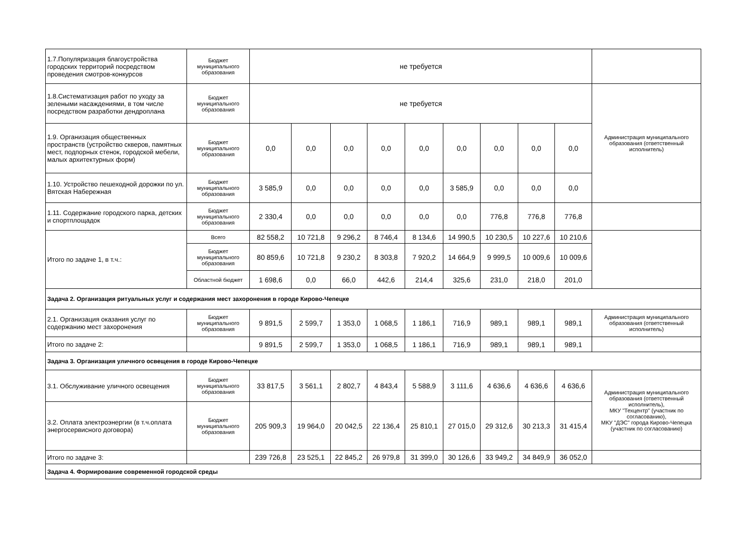| 1.7.Популяризация благоустройства городских территорий посредством проведения смотров-конкурсов | Бюджет муниципального образования | не требуется | | | | | | | | | |
| 1.8.Систематизация работ по уходу за зелеными насаждениями, в том числе посредством разработки дендроплана | Бюджет муниципального образования | не требуется | | | | | | | | | Администрация муниципального образования (ответственный исполнитель) |
| 1.9. Организация общественных пространств (устройство скверов, памятных мест, подпорных стенок, городской мебели, малых архитектурных форм) | Бюджет муниципального образования | 0,0 | 0,0 | 0,0 | 0,0 | 0,0 | 0,0 | 0,0 | 0,0 | 0,0 | |
| 1.10. Устройство пешеходной дорожки по ул. Вятская Набережная | Бюджет муниципального образования | 3 585,9 | 0,0 | 0,0 | 0,0 | 0,0 | 3 585,9 | 0,0 | 0,0 | 0,0 | |
| 1.11. Содержание городского парка, детских и спортплощадок | Бюджет муниципального образования | 2 330,4 | 0,0 | 0,0 | 0,0 | 0,0 | 0,0 | 776,8 | 776,8 | 776,8 | |
| Итого по задаче 1, в т.ч.: | Всего | 82 558,2 | 10 721,8 | 9 296,2 | 8 746,4 | 8 134,6 | 14 990,5 | 10 230,5 | 10 227,6 | 10 210,6 | |
| | Бюджет муниципального образования | 80 859,6 | 10 721,8 | 9 230,2 | 8 303,8 | 7 920,2 | 14 664,9 | 9 999,5 | 10 009,6 | 10 009,6 | |
| | Областной бюджет | 1 698,6 | 0,0 | 66,0 | 442,6 | 214,4 | 325,6 | 231,0 | 218,0 | 201,0 | |
| Задача 2. Организация ритуальных услуг и содержания мест захоронения в городе Кирово-Чепецке | | | | | | | | | | | |
| 2.1. Организация оказания услуг по содержанию мест захоронения | Бюджет муниципального образования | 9 891,5 | 2 599,7 | 1 353,0 | 1 068,5 | 1 186,1 | 716,9 | 989,1 | 989,1 | 989,1 | Администрация муниципального образования (ответственный исполнитель) |
| Итого по задаче 2: | | 9 891,5 | 2 599,7 | 1 353,0 | 1 068,5 | 1 186,1 | 716,9 | 989,1 | 989,1 | 989,1 | |
| Задача 3. Организация уличного освещения в городе Кирово-Чепецке | | | | | | | | | | | |
| 3.1. Обслуживание уличного освещения | Бюджет муниципального образования | 33 817,5 | 3 561,1 | 2 802,7 | 4 843,4 | 5 588,9 | 3 111,6 | 4 636,6 | 4 636,6 | 4 636,6 | Администрация муниципального образования (ответственный исполнитель), МКУ "Техцентр" (участник по согласованию), МКУ "ДЭС" города Кирово-Чепецка (участник по согласованию) |
| 3.2. Оплата электроэнергии (в т.ч.оплата энергосервисного договора) | Бюджет муниципального образования | 205 909,3 | 19 964,0 | 20 042,5 | 22 136,4 | 25 810,1 | 27 015,0 | 29 312,6 | 30 213,3 | 31 415,4 | |
| Итого по задаче 3: | | 239 726,8 | 23 525,1 | 22 845,2 | 26 979,8 | 31 399,0 | 30 126,6 | 33 949,2 | 34 849,9 | 36 052,0 | |
| Задача 4. Формирование современной городской среды | | | | | | | | | | | |